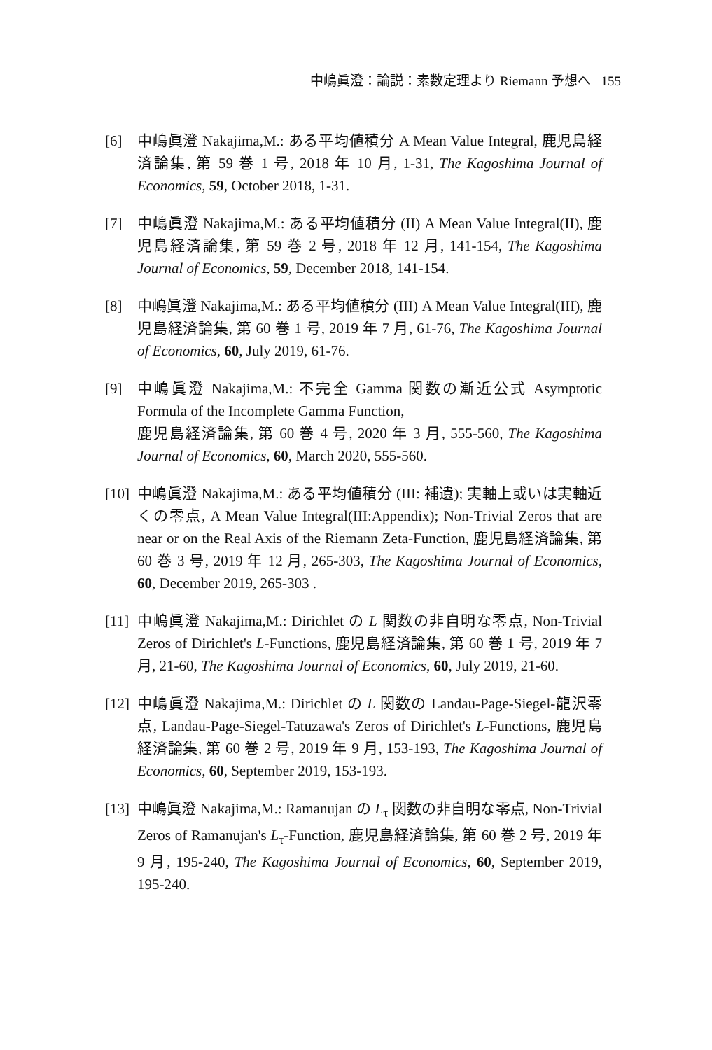中嶋眞澄：論説：素数定理より Riemann 予想へ 155
[6] 中嶋眞澄 Nakajima,M.: ある平均値積分 A Mean Value Integral, 鹿児島経済論集, 第 59 巻 1 号, 2018 年 10 月, 1-31, The Kagoshima Journal of Economics, 59, October 2018, 1-31.
[7] 中嶋眞澄 Nakajima,M.: ある平均値積分 (II) A Mean Value Integral(II), 鹿児島経済論集, 第 59 巻 2 号, 2018 年 12 月, 141-154, The Kagoshima Journal of Economics, 59, December 2018, 141-154.
[8] 中嶋眞澄 Nakajima,M.: ある平均値積分 (III) A Mean Value Integral(III), 鹿児島経済論集, 第 60 巻 1 号, 2019 年 7 月, 61-76, The Kagoshima Journal of Economics, 60, July 2019, 61-76.
[9] 中嶋眞澄 Nakajima,M.: 不完全 Gamma 関数の漸近公式 Asymptotic Formula of the Incomplete Gamma Function,
鹿児島経済論集, 第 60 巻 4 号, 2020 年 3 月, 555-560, The Kagoshima Journal of Economics, 60, March 2020, 555-560.
[10] 中嶋眞澄 Nakajima,M.: ある平均値積分 (III: 補遺); 実軸上或いは実軸近くの零点, A Mean Value Integral(III:Appendix); Non-Trivial Zeros that are near or on the Real Axis of the Riemann Zeta-Function, 鹿児島経済論集, 第 60 巻 3 号, 2019 年 12 月, 265-303, The Kagoshima Journal of Economics, 60, December 2019, 265-303 .
[11] 中嶋眞澄 Nakajima,M.: Dirichlet の L 関数の非自明な零点, Non-Trivial Zeros of Dirichlet's L-Functions, 鹿児島経済論集, 第 60 巻 1 号, 2019 年 7 月, 21-60, The Kagoshima Journal of Economics, 60, July 2019, 21-60.
[12] 中嶋眞澄 Nakajima,M.: Dirichlet の L 関数の Landau-Page-Siegel-龍沢零点, Landau-Page-Siegel-Tatuzawa's Zeros of Dirichlet's L-Functions, 鹿児島経済論集, 第 60 巻 2 号, 2019 年 9 月, 153-193, The Kagoshima Journal of Economics, 60, September 2019, 153-193.
[13] 中嶋眞澄 Nakajima,M.: Ramanujan の L<sub>τ</sub> 関数の非自明な零点, Non-Trivial Zeros of Ramanujan's L<sub>τ</sub>-Function, 鹿児島経済論集, 第 60 巻 2 号, 2019 年 9 月, 195-240, The Kagoshima Journal of Economics, 60, September 2019, 195-240.